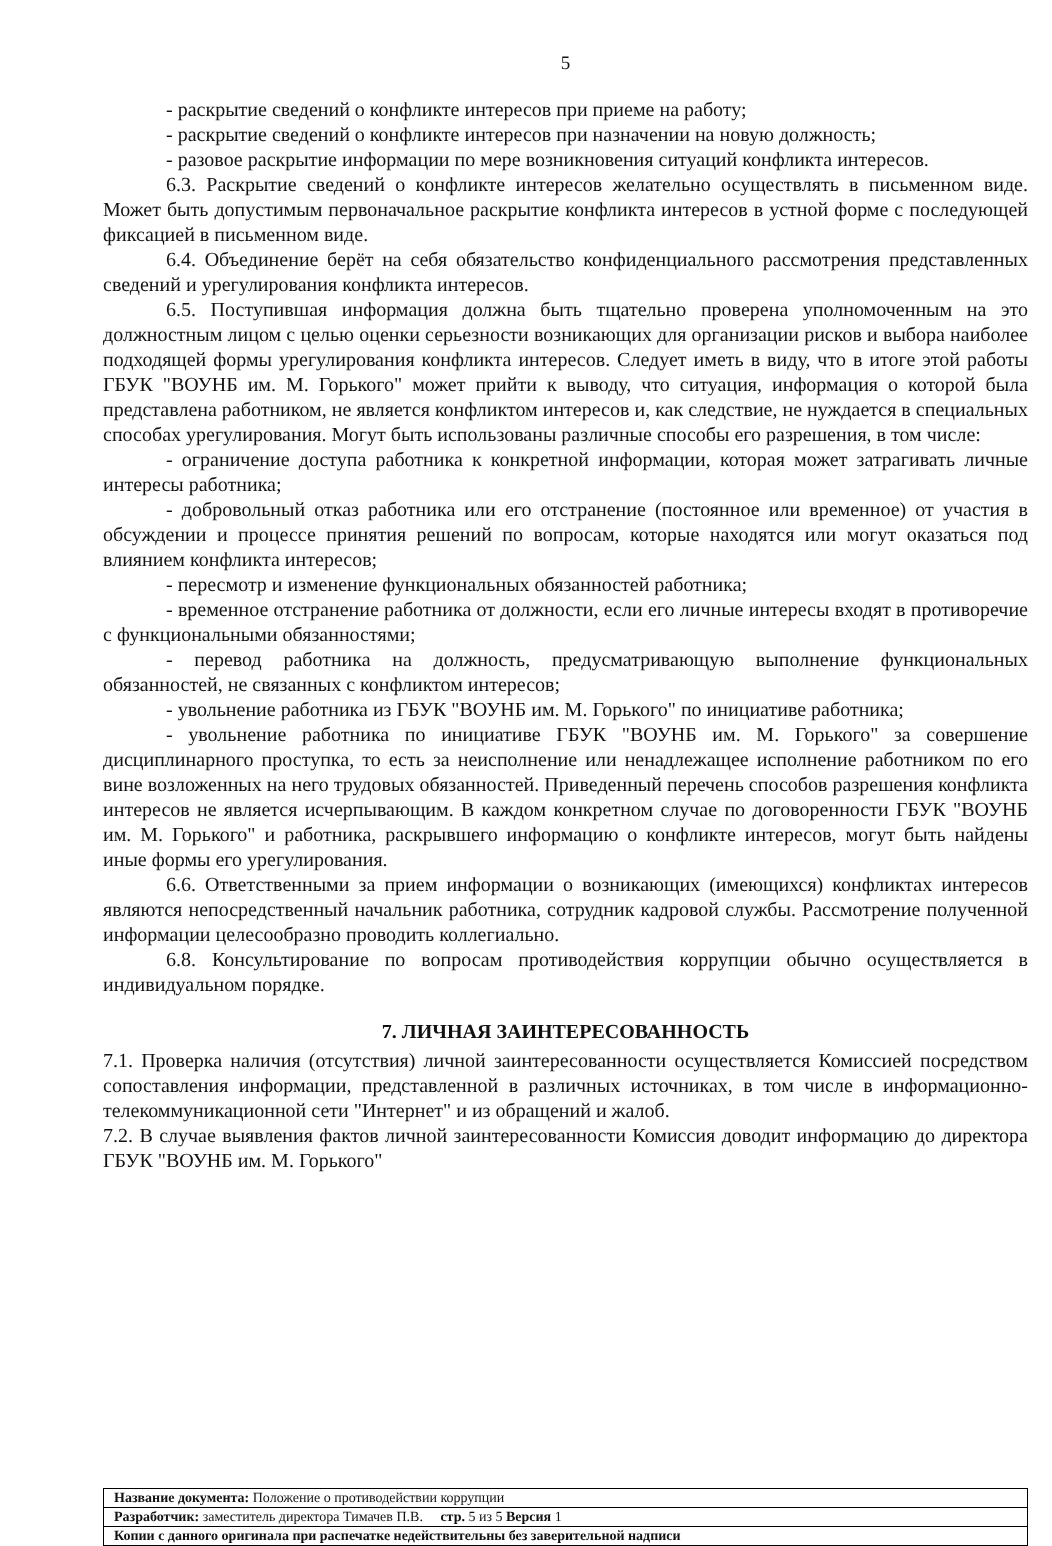5
- раскрытие сведений о конфликте интересов при приеме на работу;
- раскрытие сведений о конфликте интересов при назначении на новую должность;
- разовое раскрытие информации по мере возникновения ситуаций конфликта интересов.
6.3. Раскрытие сведений о конфликте интересов желательно осуществлять в письменном виде. Может быть допустимым первоначальное раскрытие конфликта интересов в устной форме с последующей фиксацией в письменном виде.
6.4. Объединение берёт на себя обязательство конфиденциального рассмотрения представленных сведений и урегулирования конфликта интересов.
6.5. Поступившая информация должна быть тщательно проверена уполномоченным на это должностным лицом с целью оценки серьезности возникающих для организации рисков и выбора наиболее подходящей формы урегулирования конфликта интересов. Следует иметь в виду, что в итоге этой работы ГБУК "ВОУНБ им. М. Горького" может прийти к выводу, что ситуация, информация о которой была представлена работником, не является конфликтом интересов и, как следствие, не нуждается в специальных способах урегулирования. Могут быть использованы различные способы его разрешения, в том числе:
- ограничение доступа работника к конкретной информации, которая может затрагивать личные интересы работника;
- добровольный отказ работника или его отстранение (постоянное или временное) от участия в обсуждении и процессе принятия решений по вопросам, которые находятся или могут оказаться под влиянием конфликта интересов;
- пересмотр и изменение функциональных обязанностей работника;
- временное отстранение работника от должности, если его личные интересы входят в противоречие с функциональными обязанностями;
- перевод работника на должность, предусматривающую выполнение функциональных обязанностей, не связанных с конфликтом интересов;
- увольнение работника из ГБУК "ВОУНБ им. М. Горького" по инициативе работника;
- увольнение работника по инициативе ГБУК "ВОУНБ им. М. Горького" за совершение дисциплинарного проступка, то есть за неисполнение или ненадлежащее исполнение работником по его вине возложенных на него трудовых обязанностей. Приведенный перечень способов разрешения конфликта интересов не является исчерпывающим. В каждом конкретном случае по договоренности ГБУК "ВОУНБ им. М. Горького" и работника, раскрывшего информацию о конфликте интересов, могут быть найдены иные формы его урегулирования.
6.6. Ответственными за прием информации о возникающих (имеющихся) конфликтах интересов являются непосредственный начальник работника, сотрудник кадровой службы. Рассмотрение полученной информации целесообразно проводить коллегиально.
6.8. Консультирование по вопросам противодействия коррупции обычно осуществляется в индивидуальном порядке.
7. ЛИЧНАЯ ЗАИНТЕРЕСОВАННОСТЬ
7.1. Проверка наличия (отсутствия) личной заинтересованности осуществляется Комиссией посредством сопоставления информации, представленной в различных источниках, в том числе в информационно-телекоммуникационной сети "Интернет" и из обращений и жалоб.
7.2. В случае выявления фактов личной заинтересованности Комиссия доводит информацию до директора ГБУК "ВОУНБ им. М. Горького"
| Название документа: Положение о противодействии коррупции |
| Разработчик: заместитель директора Тимачев П.В. стр. 5 из 5 Версия 1 |
| Копии с данного оригинала при распечатке недействительны без заверительной надписи |